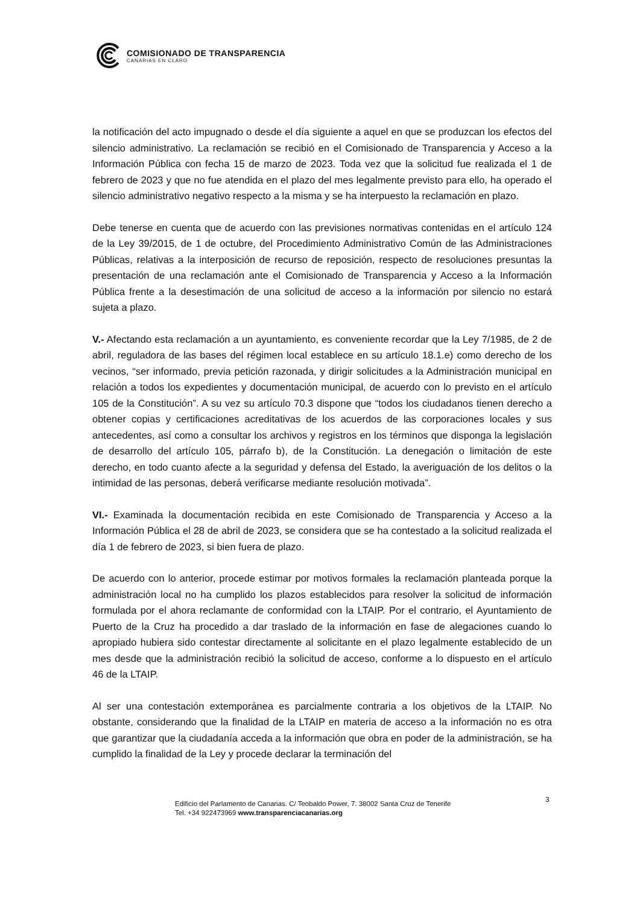COMISIONADO DE TRANSPARENCIA
CANARIAS EN CLARO
la notificación del acto impugnado o desde el día siguiente a aquel en que se produzcan los efectos del silencio administrativo. La reclamación se recibió en el Comisionado de Transparencia y Acceso a la Información Pública con fecha 15 de marzo de 2023. Toda vez que la solicitud fue realizada el 1 de febrero de 2023 y que no fue atendida en el plazo del mes legalmente previsto para ello, ha operado el silencio administrativo negativo respecto a la misma y se ha interpuesto la reclamación en plazo.
Debe tenerse en cuenta que de acuerdo con las previsiones normativas contenidas en el artículo 124 de la Ley 39/2015, de 1 de octubre, del Procedimiento Administrativo Común de las Administraciones Públicas, relativas a la interposición de recurso de reposición, respecto de resoluciones presuntas la presentación de una reclamación ante el Comisionado de Transparencia y Acceso a la Información Pública frente a la desestimación de una solicitud de acceso a la información por silencio no estará sujeta a plazo.
V.- Afectando esta reclamación a un ayuntamiento, es conveniente recordar que la Ley 7/1985, de 2 de abril, reguladora de las bases del régimen local establece en su artículo 18.1.e) como derecho de los vecinos, “ser informado, previa petición razonada, y dirigir solicitudes a la Administración municipal en relación a todos los expedientes y documentación municipal, de acuerdo con lo previsto en el artículo 105 de la Constitución”. A su vez su artículo 70.3 dispone que “todos los ciudadanos tienen derecho a obtener copias y certificaciones acreditativas de los acuerdos de las corporaciones locales y sus antecedentes, así como a consultar los archivos y registros en los términos que disponga la legislación de desarrollo del artículo 105, párrafo b), de la Constitución. La denegación o limitación de este derecho, en todo cuanto afecte a la seguridad y defensa del Estado, la averiguación de los delitos o la intimidad de las personas, deberá verificarse mediante resolución motivada”.
VI.- Examinada la documentación recibida en este Comisionado de Transparencia y Acceso a la Información Pública el 28 de abril de 2023, se considera que se ha contestado a la solicitud realizada el día 1 de febrero de 2023, si bien fuera de plazo.
De acuerdo con lo anterior, procede estimar por motivos formales la reclamación planteada porque la administración local no ha cumplido los plazos establecidos para resolver la solicitud de información formulada por el ahora reclamante de conformidad con la LTAIP. Por el contrario, el Ayuntamiento de Puerto de la Cruz ha procedido a dar traslado de la información en fase de alegaciones cuando lo apropiado hubiera sido contestar directamente al solicitante en el plazo legalmente establecido de un mes desde que la administración recibió la solicitud de acceso, conforme a lo dispuesto en el artículo 46 de la LTAIP.
Al ser una contestación extemporánea es parcialmente contraria a los objetivos de la LTAIP. No obstante, considerando que la finalidad de la LTAIP en materia de acceso a la información no es otra que garantizar que la ciudadanía acceda a la información que obra en poder de la administración, se ha cumplido la finalidad de la Ley y procede declarar la terminación del
Edificio del Parlamento de Canarias. C/ Teobaldo Power, 7. 38002 Santa Cruz de Tenerife
Tel. +34 922473969 www.transparenciacanarias.org
3